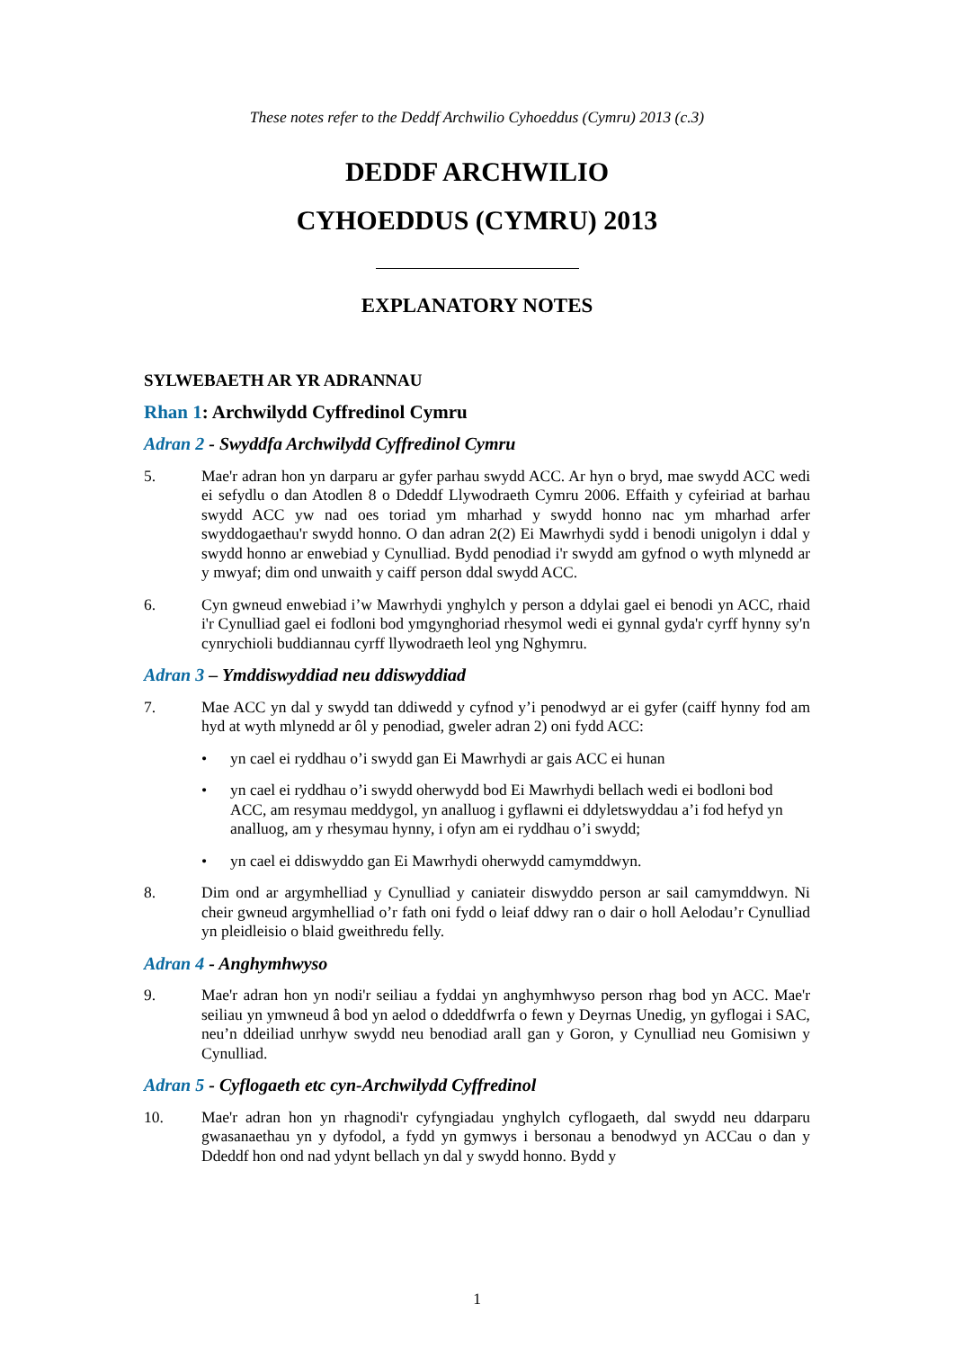These notes refer to the Deddf Archwilio Cyhoeddus (Cymru) 2013 (c.3)
DEDDF ARCHWILIO
CYHOEDDUS (CYMRU) 2013
EXPLANATORY NOTES
SYLWEBAETH AR YR ADRANNAU
Rhan 1: Archwilydd Cyffredinol Cymru
Adran 2 - Swyddfa Archwilydd Cyffredinol Cymru
5. Mae'r adran hon yn darparu ar gyfer parhau swydd ACC. Ar hyn o bryd, mae swydd ACC wedi ei sefydlu o dan Atodlen 8 o Ddeddf Llywodraeth Cymru 2006. Effaith y cyfeiriad at barhau swydd ACC yw nad oes toriad ym mharhad y swydd honno nac ym mharhad arfer swyddogaethau'r swydd honno. O dan adran 2(2) Ei Mawrhydi sydd i benodi unigolyn i ddal y swydd honno ar enwebiad y Cynulliad. Bydd penodiad i'r swydd am gyfnod o wyth mlynedd ar y mwyaf; dim ond unwaith y caiff person ddal swydd ACC.
6. Cyn gwneud enwebiad i’w Mawrhydi ynghylch y person a ddylai gael ei benodi yn ACC, rhaid i'r Cynulliad gael ei fodloni bod ymgynghoriad rhesymol wedi ei gynnal gyda'r cyrff hynny sy'n cynrychioli buddiannau cyrff llywodraeth leol yng Nghymru.
Adran 3 – Ymddiswyddiad neu ddiswyddiad
7. Mae ACC yn dal y swydd tan ddiwedd y cyfnod y’i penodwyd ar ei gyfer (caiff hynny fod am hyd at wyth mlynedd ar ôl y penodiad, gweler adran 2) oni fydd ACC:
• yn cael ei ryddhau o’i swydd gan Ei Mawrhydi ar gais ACC ei hunan
• yn cael ei ryddhau o’i swydd oherwydd bod Ei Mawrhydi bellach wedi ei bodloni bod ACC, am resymau meddygol, yn analluog i gyflawni ei ddyletswyddau a’i fod hefyd yn analluog, am y rhesymau hynny, i ofyn am ei ryddhau o’i swydd;
• yn cael ei ddiswyddo gan Ei Mawrhydi oherwydd camymddwyn.
8. Dim ond ar argymhelliad y Cynulliad y caniateir diswyddo person ar sail camymddwyn. Ni cheir gwneud argymhelliad o’r fath oni fydd o leiaf ddwy ran o dair o holl Aelodau’r Cynulliad yn pleidleisio o blaid gweithredu felly.
Adran 4 - Anghymhwyso
9. Mae'r adran hon yn nodi'r seiliau a fyddai yn anghymhwyso person rhag bod yn ACC. Mae'r seiliau yn ymwneud â bod yn aelod o ddeddfwrfa o fewn y Deyrnas Unedig, yn gyflogai i SAC, neu’n ddeiliad unrhyw swydd neu benodiad arall gan y Goron, y Cynulliad neu Gomisiwn y Cynulliad.
Adran 5 - Cyflogaeth etc cyn-Archwilydd Cyffredinol
10. Mae'r adran hon yn rhagnodi'r cyfyngiadau ynghylch cyflogaeth, dal swydd neu ddarparu gwasanaethau yn y dyfodol, a fydd yn gymwys i bersonau a benodwyd yn ACCau o dan y Ddeddf hon ond nad ydynt bellach yn dal y swydd honno. Bydd y
1